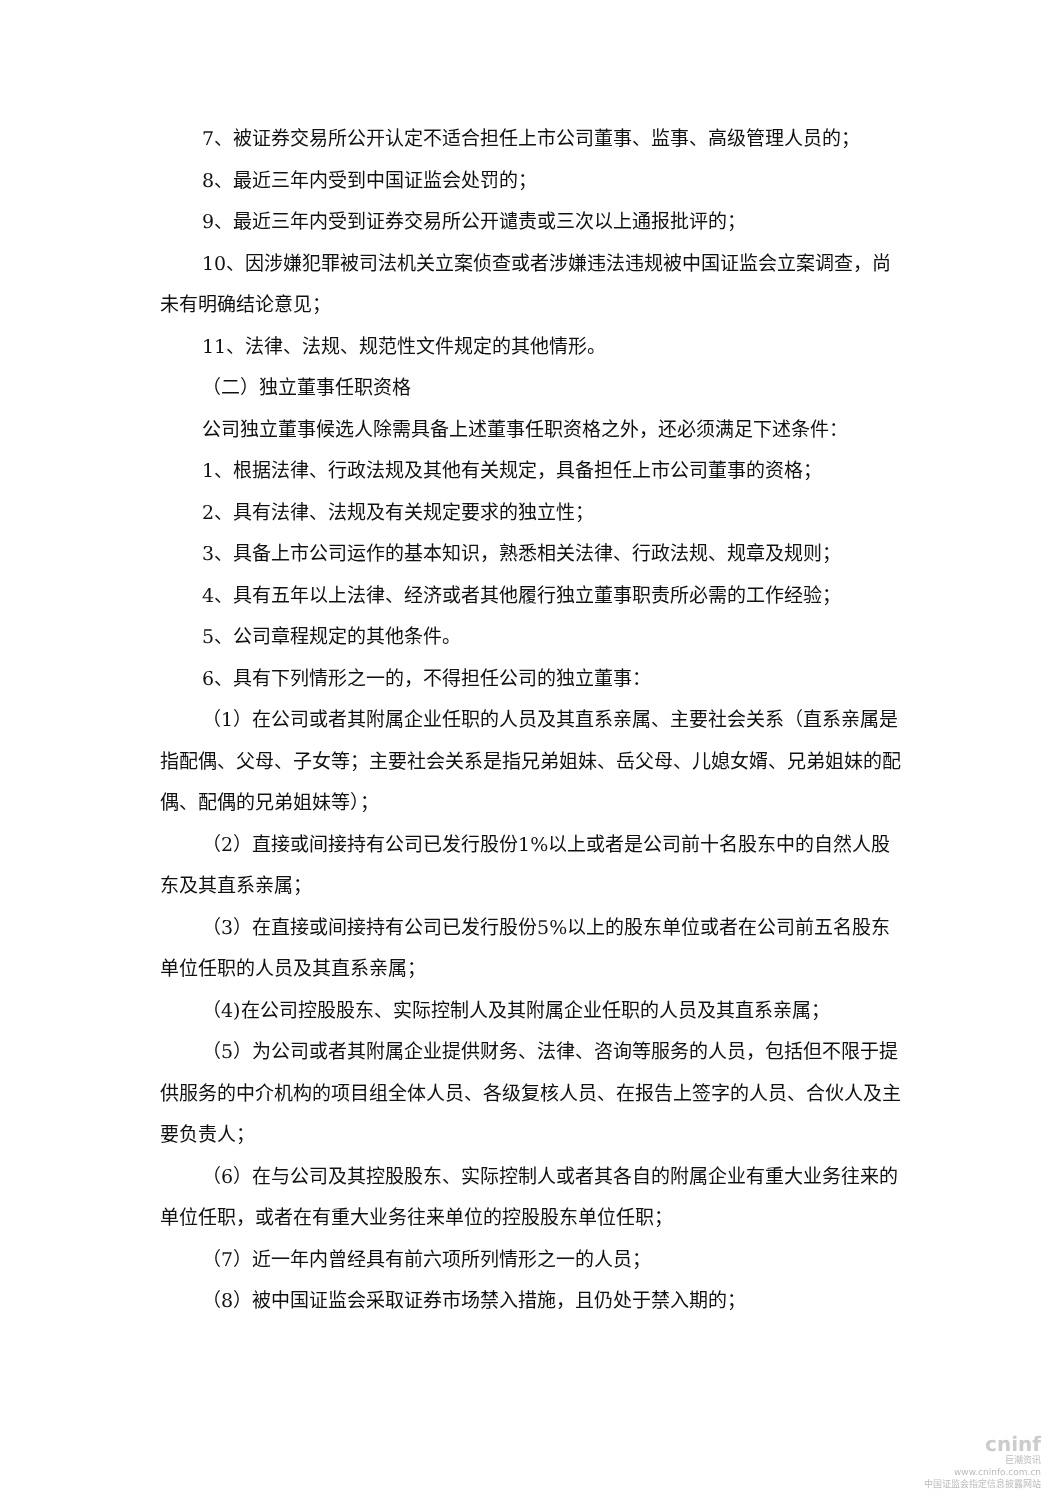7、被证券交易所公开认定不适合担任上市公司董事、监事、高级管理人员的；
8、最近三年内受到中国证监会处罚的；
9、最近三年内受到证券交易所公开谴责或三次以上通报批评的；
10、因涉嫌犯罪被司法机关立案侦查或者涉嫌违法违规被中国证监会立案调查，尚未有明确结论意见；
11、法律、法规、规范性文件规定的其他情形。
（二）独立董事任职资格
公司独立董事候选人除需具备上述董事任职资格之外，还必须满足下述条件：
1、根据法律、行政法规及其他有关规定，具备担任上市公司董事的资格；
2、具有法律、法规及有关规定要求的独立性；
3、具备上市公司运作的基本知识，熟悉相关法律、行政法规、规章及规则；
4、具有五年以上法律、经济或者其他履行独立董事职责所必需的工作经验；
5、公司章程规定的其他条件。
6、具有下列情形之一的，不得担任公司的独立董事：
（1）在公司或者其附属企业任职的人员及其直系亲属、主要社会关系（直系亲属是指配偶、父母、子女等；主要社会关系是指兄弟姐妹、岳父母、儿媳女婿、兄弟姐妹的配偶、配偶的兄弟姐妹等）；
（2）直接或间接持有公司已发行股份1%以上或者是公司前十名股东中的自然人股东及其直系亲属；
（3）在直接或间接持有公司已发行股份5%以上的股东单位或者在公司前五名股东单位任职的人员及其直系亲属；
（4)在公司控股股东、实际控制人及其附属企业任职的人员及其直系亲属；
（5）为公司或者其附属企业提供财务、法律、咨询等服务的人员，包括但不限于提供服务的中介机构的项目组全体人员、各级复核人员、在报告上签字的人员、合伙人及主要负责人；
（6）在与公司及其控股股东、实际控制人或者其各自的附属企业有重大业务往来的单位任职，或者在有重大业务往来单位的控股股东单位任职；
（7）近一年内曾经具有前六项所列情形之一的人员；
（8）被中国证监会采取证券市场禁入措施，且仍处于禁入期的；
cninf
巨潮资讯
www.cninfo.com.cn
中国证监会指定信息披露网站